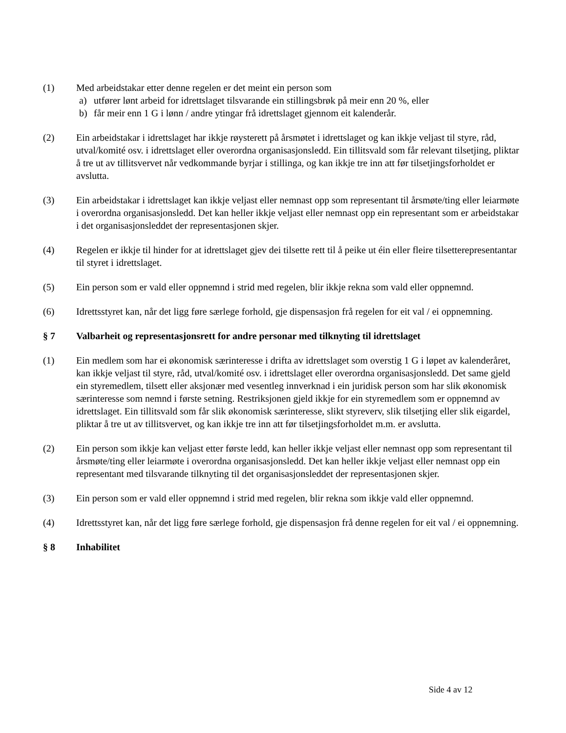(1) Med arbeidstakar etter denne regelen er det meint ein person som
a) utfører lønt arbeid for idrettslaget tilsvarande ein stillingsbrøk på meir enn 20 %, eller
b) får meir enn 1 G i lønn / andre ytingar frå idrettslaget gjennom eit kalenderår.
(2) Ein arbeidstakar i idrettslaget har ikkje røysterett på årsmøtet i idrettslaget og kan ikkje veljast til styre, råd, utval/komité osv. i idrettslaget eller overordna organisasjonsledd. Ein tillitsvald som får relevant tilsetjing, pliktar å tre ut av tillitsvervet når vedkommande byrjar i stillinga, og kan ikkje tre inn att før tilsetjingsforholdet er avslutta.
(3) Ein arbeidstakar i idrettslaget kan ikkje veljast eller nemnast opp som representant til årsmøte/ting eller leiarmøte i overordna organisasjonsledd. Det kan heller ikkje veljast eller nemnast opp ein representant som er arbeidstakar i det organisasjonsleddet der representasjonen skjer.
(4) Regelen er ikkje til hinder for at idrettslaget gjev dei tilsette rett til å peike ut éin eller fleire tilsetterepresentantar til styret i idrettslaget.
(5) Ein person som er vald eller oppnemnd i strid med regelen, blir ikkje rekna som vald eller oppnemnd.
(6) Idrettsstyret kan, når det ligg føre særlege forhold, gje dispensasjon frå regelen for eit val / ei oppnemning.
§ 7 Valbarheit og representasjonsrett for andre personar med tilknyting til idrettslaget
(1) Ein medlem som har ei økonomisk særinteresse i drifta av idrettslaget som overstig 1 G i løpet av kalenderåret, kan ikkje veljast til styre, råd, utval/komité osv. i idrettslaget eller overordna organisasjonsledd. Det same gjeld ein styremedlem, tilsett eller aksjonær med vesentleg innverknad i ein juridisk person som har slik økonomisk særinteresse som nemnd i første setning. Restriksjonen gjeld ikkje for ein styremedlem som er oppnemnd av idrettslaget. Ein tillitsvald som får slik økonomisk særinteresse, slikt styreverv, slik tilsetjing eller slik eigardel, pliktar å tre ut av tillitsvervet, og kan ikkje tre inn att før tilsetjingsforholdet m.m. er avslutta.
(2) Ein person som ikkje kan veljast etter første ledd, kan heller ikkje veljast eller nemnast opp som representant til årsmøte/ting eller leiarmøte i overordna organisasjonsledd. Det kan heller ikkje veljast eller nemnast opp ein representant med tilsvarande tilknyting til det organisasjonsleddet der representasjonen skjer.
(3) Ein person som er vald eller oppnemnd i strid med regelen, blir rekna som ikkje vald eller oppnemnd.
(4) Idrettsstyret kan, når det ligg føre særlege forhold, gje dispensasjon frå denne regelen for eit val / ei oppnemning.
§ 8 Inhabilitet
Side 4 av 12